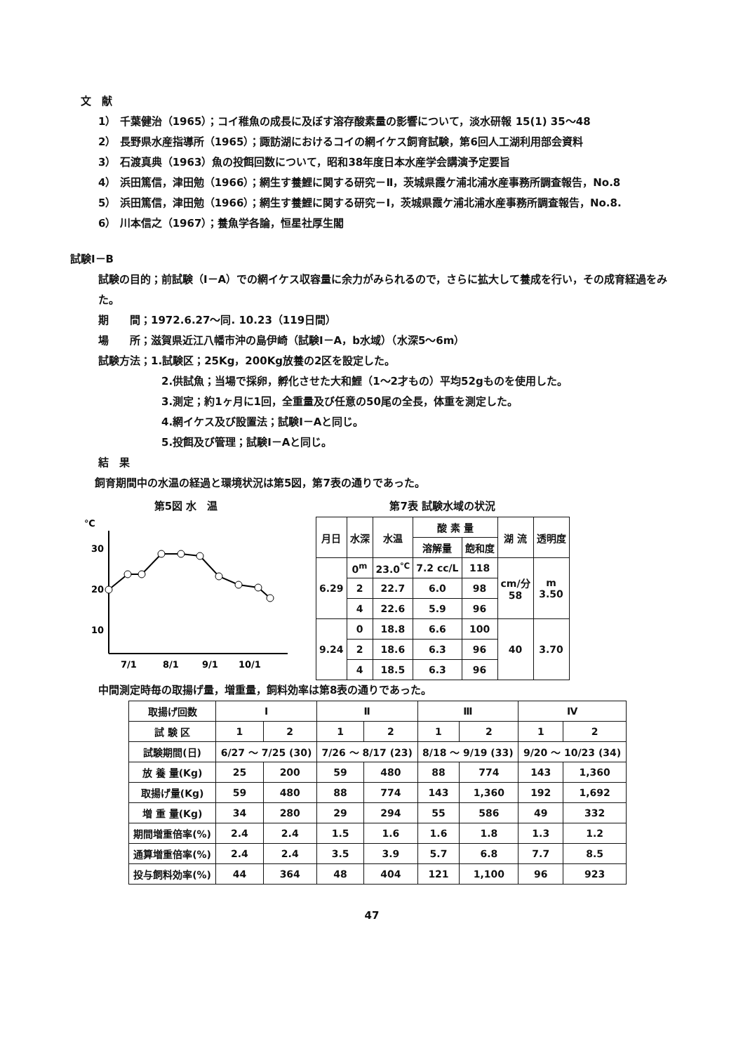文　献
1） 千葉健治（1965）；コイ稚魚の成長に及ぼす溶存酸素量の影響について，淡水研報 15(1) 35～48
2） 長野県水産指導所（1965）；諏訪湖におけるコイの網イケス飼育試験，第6回人工湖利用部会資料
3） 石渡真典（1963）魚の投餌回数について，昭和38年度日本水産学会講演予定要旨
4） 浜田篤信，津田勉（1966）；網生す養鯉に関する研究－Ⅱ，茨城県霞ケ浦北浦水産事務所調査報告，No.8
5） 浜田篤信，津田勉（1966）；網生す養鯉に関する研究－Ⅰ，茨城県霞ケ浦北浦水産事務所調査報告，No.8.
6） 川本信之（1967）；養魚学各論，恒星社厚生閣
試験Ⅰ－B
試験の目的；前試験（Ⅰ－A）での網イケス収容量に余力がみられるので，さらに拡大して養成を行い，その成育経過をみた。
期　　間；1972.6.27～同. 10.23（119日間）
場　　所；滋賀県近江八幡市沖の島伊崎（試験Ⅰ－A，b水域）（水深5～6m）
試験方法；1.試験区；25Kg，200Kg放養の2区を設定した。
2.供試魚；当場で採卵，孵化させた大和鯉（1～2才もの）平均52gものを使用した。
3.測定；約1ヶ月に1回，全重量及び任意の50尾の全長，体重を測定した。
4.網イケス及び設置法；試験Ⅰ－Aと同じ。
5.投餌及び管理；試験Ⅰ－Aと同じ。
結　果
飼育期間中の水温の経過と環境状況は第5図，第7表の通りであった。
第5図 水　温
℃
30
20
10
7/1
8/1
9/1
10/1
第7表 試験水域の状況
| 月日 | 水深 | 水温 | 酸 素 量 | | 湖 流 | 透明度 |
| --- | --- | --- | --- | --- | --- | --- |
| | | | 溶解量 | 飽和度 | | |
| 6.29 | 0<sup>m</sup> | 23.0<sup>℃</sup> | 7.2 cc/L | 118 | cm/分 58 | m 3.50 |
| | 2 | 22.7 | 6.0 | 98 | | |
| | 4 | 22.6 | 5.9 | 96 | | |
| 9.24 | 0 | 18.8 | 6.6 | 100 | 40 | 3.70 |
| | 2 | 18.6 | 6.3 | 96 | | |
| | 4 | 18.5 | 6.3 | 96 | | |
中間測定時毎の取揚げ量，増重量，飼料効率は第8表の通りであった。
| 取揚げ回数 | Ⅰ | | Ⅱ | | Ⅲ | | Ⅳ | |
| --- | --- | --- | --- | --- | --- | --- | --- | --- |
| 試 験 区 | 1 | 2 | 1 | 2 | 1 | 2 | 1 | 2 |
| 試験期間(日) | 6/27 ～ 7/25 (30) | | 7/26 ～ 8/17 (23) | | 8/18 ～ 9/19 (33) | | 9/20 ～ 10/23 (34) | |
| 放 養 量(Kg) | 25 | 200 | 59 | 480 | 88 | 774 | 143 | 1,360 |
| 取揚げ量(Kg) | 59 | 480 | 88 | 774 | 143 | 1,360 | 192 | 1,692 |
| 増 重 量(Kg) | 34 | 280 | 29 | 294 | 55 | 586 | 49 | 332 |
| 期間増重倍率(%) | 2.4 | 2.4 | 1.5 | 1.6 | 1.6 | 1.8 | 1.3 | 1.2 |
| 通算増重倍率(%) | 2.4 | 2.4 | 3.5 | 3.9 | 5.7 | 6.8 | 7.7 | 8.5 |
| 投与飼料効率(%) | 44 | 364 | 48 | 404 | 121 | 1,100 | 96 | 923 |
47